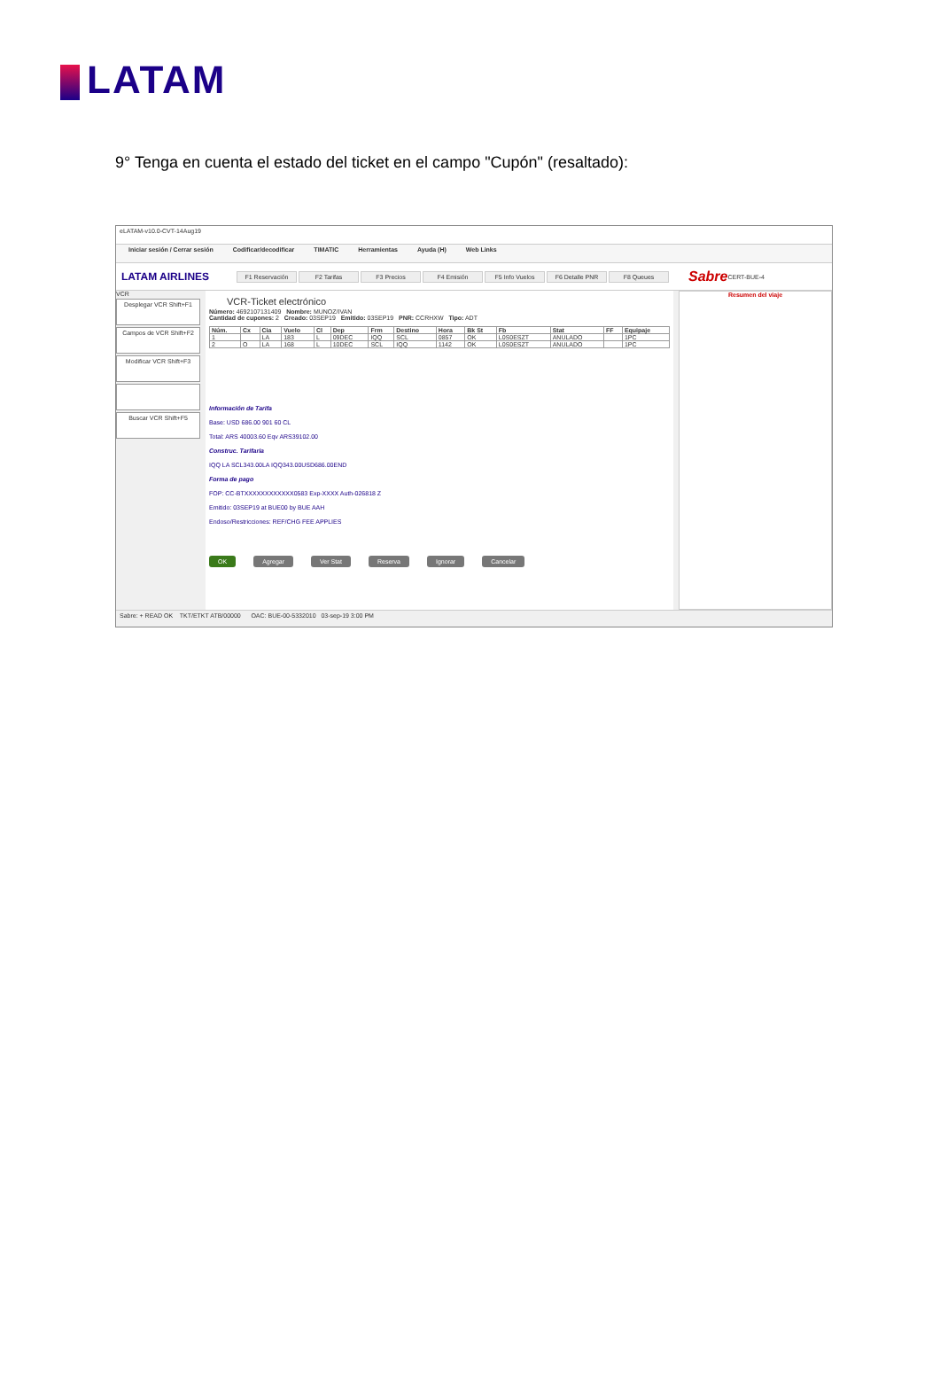LATAM
9° Tenga en cuenta el estado del ticket en el campo "Cupón" (resaltado):
eLATAM-v10.0-CVT-14Aug19
Iniciar sesión / Cerrar sesión Codificar/decodificar TIMATIC Herramientas Ayuda (H) Web Links
LATAM AIRLINES
F1 Reservación F2 Tarifas F3 Precios F4 Emisión F5 Info Vuelos F6 Detalle PNR F8 Queues
Sabre CERT-BUE-4
VCR
Desplegar VCR Shift+F1
Campos de VCR Shift+F2
Modificar VCR Shift+F3
Buscar VCR Shift+F5
VCR-Ticket electrónico
Número: 4692107131409 Nombre: MUNOZ/IVAN
Cantidad de cupones: 2 Creado: 03SEP19 Emitido: 03SEP19 PNR: CCRHXW Tipo: ADT
| Núm. | Cx | Cia | Vuelo | Cl | Dep | Frm | Destino | Hora | Bk St | Fb | Stat | FF | Equipaje |
| --- | --- | --- | --- | --- | --- | --- | --- | --- | --- | --- | --- | --- | --- |
| 1 | | LA | 183 | L | 09DEC | IQQ | SCL | 0857 | OK | L0S0ESZT | ANULADO | | 1PC |
| 2 | O | LA | 168 | L | 10DEC | SCL | IQQ | 1142 | OK | L0S0ESZT | ANULADO | | 1PC |
Información de Tarifa
Base: USD 686.00 901 60 CL
Total: ARS 40003.60 Eqv ARS39102.00
Construc. Tarifaria
IQQ LA SCL343.00LA IQQ343.00USD686.00END
Forma de pago
FOP: CC-BTXXXXXXXXXXXX0583 Exp-XXXX Auth-026818 Z
Emitido: 03SEP19 at BUE00 by BUE AAH
Endoso/Restricciones: REF/CHG FEE APPLIES
OK Agregar Ver Stat Reserva Ignorar Cancelar
Resumen del viaje
Sabre: + READ OK TKT/ETKT ATB/00000 OAC: BUE-00-5332010 03-sep-19 3:00 PM